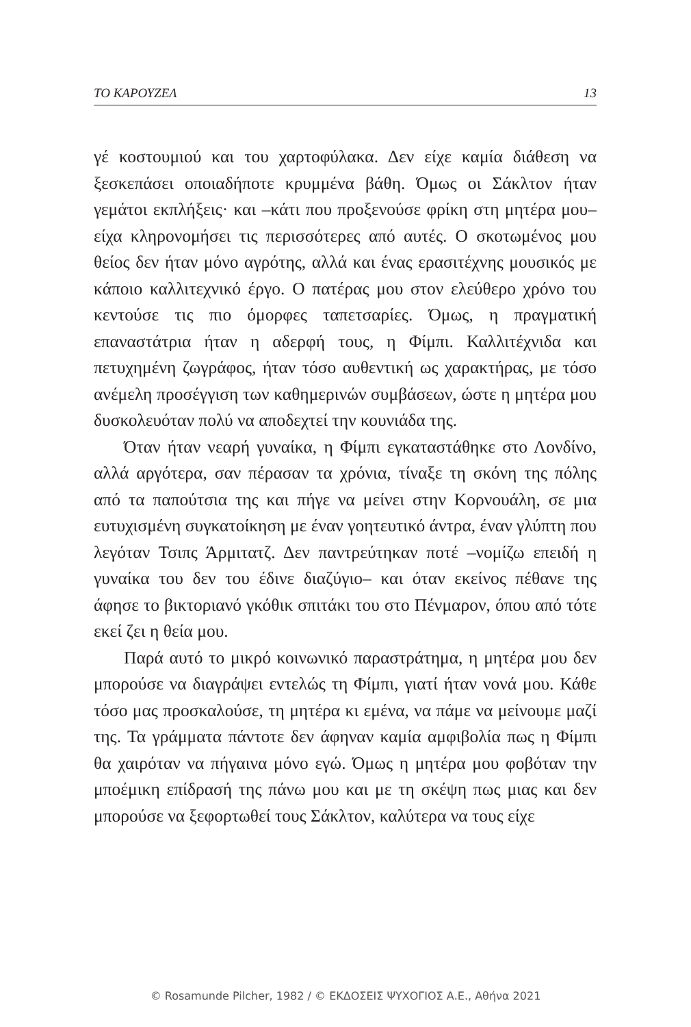ΤΟ ΚΑΡΟΥΖΕΛ 13
γέ κοστουμιού και του χαρτοφύλακα. Δεν είχε καμία διάθεση να ξεσκεπάσει οποιαδήποτε κρυμμένα βάθη. Όμως οι Σάκλτον ήταν γεμάτοι εκπλήξεις· και –κάτι που προξενούσε φρίκη στη μητέρα μου– είχα κληρονομήσει τις περισσότερες από αυτές. Ο σκοτωμένος μου θείος δεν ήταν μόνο αγρότης, αλλά και ένας ερασιτέχνης μουσικός με κάποιο καλλιτεχνικό έργο. Ο πατέρας μου στον ελεύθερο χρόνο του κεντούσε τις πιο όμορφες ταπετσαρίες. Όμως, η πραγματική επαναστάτρια ήταν η αδερφή τους, η Φίμπι. Καλλιτέχνιδα και πετυχημένη ζωγράφος, ήταν τόσο αυθεντική ως χαρακτήρας, με τόσο ανέμελη προσέγγιση των καθημερινών συμβάσεων, ώστε η μητέρα μου δυσκολευόταν πολύ να αποδεχτεί την κουνιάδα της.
Όταν ήταν νεαρή γυναίκα, η Φίμπι εγκαταστάθηκε στο Λονδίνο, αλλά αργότερα, σαν πέρασαν τα χρόνια, τίναξε τη σκόνη της πόλης από τα παπούτσια της και πήγε να μείνει στην Κορνουάλη, σε μια ευτυχισμένη συγκατοίκηση με έναν γοητευτικό άντρα, έναν γλύπτη που λεγόταν Τσιπς Άρμιτατζ. Δεν παντρεύτηκαν ποτέ –νομίζω επειδή η γυναίκα του δεν του έδινε διαζύγιο– και όταν εκείνος πέθανε της άφησε το βικτοριανό γκόθικ σπιτάκι του στο Πένμαρον, όπου από τότε εκεί ζει η θεία μου.
Παρά αυτό το μικρό κοινωνικό παραστράτημα, η μητέρα μου δεν μπορούσε να διαγράψει εντελώς τη Φίμπι, γιατί ήταν νονά μου. Κάθε τόσο μας προσκαλούσε, τη μητέρα κι εμένα, να πάμε να μείνουμε μαζί της. Τα γράμματα πάντοτε δεν άφηναν καμία αμφιβολία πως η Φίμπι θα χαιρόταν να πήγαινα μόνο εγώ. Όμως η μητέρα μου φοβόταν την μποέμικη επίδρασή της πάνω μου και με τη σκέψη πως μιας και δεν μπορούσε να ξεφορτωθεί τους Σάκλτον, καλύτερα να τους είχε
© Rosamunde Pilcher, 1982 / © ΕΚΔΟΣΕΙΣ ΨΥΧΟΓΙΟΣ Α.Ε., Αθήνα 2021